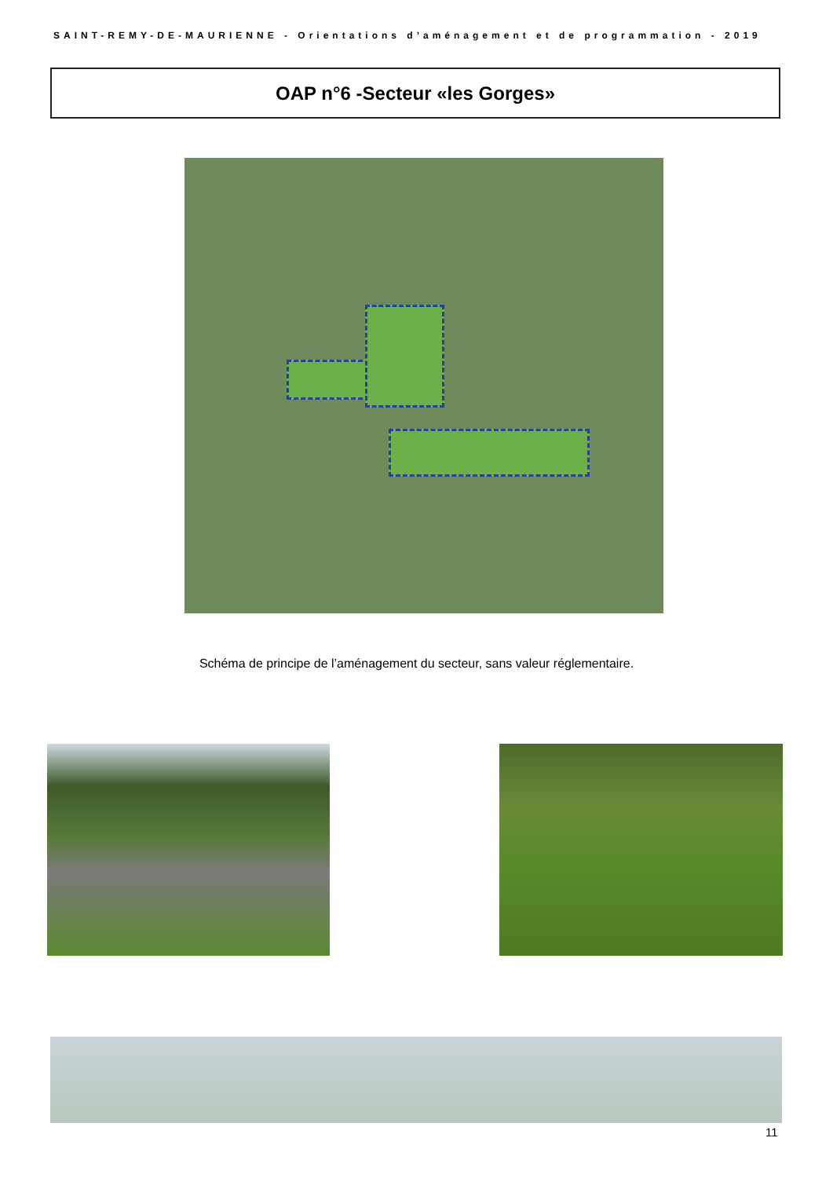SAINT-REMY-DE-MAURIENNE - Orientations d’aménagement et de programmation - 2019
OAP n°6 -Secteur «les Gorges»
Schéma de principe de l’aménagement du secteur, sans valeur réglementaire.
11